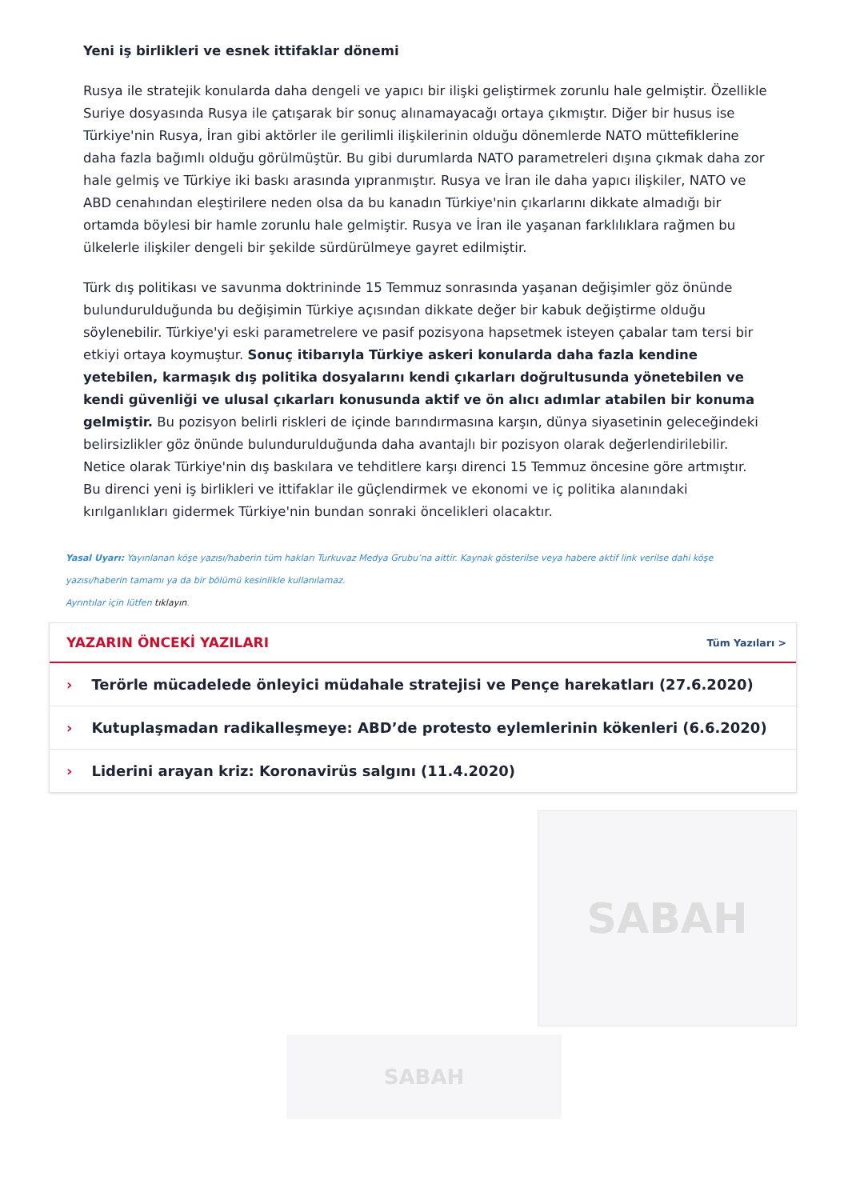Yeni iş birlikleri ve esnek ittifaklar dönemi
Rusya ile stratejik konularda daha dengeli ve yapıcı bir ilişki geliştirmek zorunlu hale gelmiştir. Özellikle Suriye dosyasında Rusya ile çatışarak bir sonuç alınamayacağı ortaya çıkmıştır. Diğer bir husus ise Türkiye'nin Rusya, İran gibi aktörler ile gerilimli ilişkilerinin olduğu dönemlerde NATO müttefiklerine daha fazla bağımlı olduğu görülmüştür. Bu gibi durumlarda NATO parametreleri dışına çıkmak daha zor hale gelmiş ve Türkiye iki baskı arasında yıpranmıştır. Rusya ve İran ile daha yapıcı ilişkiler, NATO ve ABD cenahından eleştirilere neden olsa da bu kanadın Türkiye'nin çıkarlarını dikkate almadığı bir ortamda böylesi bir hamle zorunlu hale gelmiştir. Rusya ve İran ile yaşanan farklılıklara rağmen bu ülkelerle ilişkiler dengeli bir şekilde sürdürülmeye gayret edilmiştir.
Türk dış politikası ve savunma doktrininde 15 Temmuz sonrasında yaşanan değişimler göz önünde bulundurulduğunda bu değişimin Türkiye açısından dikkate değer bir kabuk değiştirme olduğu söylenebilir. Türkiye'yi eski parametrelere ve pasif pozisyona hapsetmek isteyen çabalar tam tersi bir etkiyi ortaya koymuştur. Sonuç itibarıyla Türkiye askeri konularda daha fazla kendine yetebilen, karmaşık dış politika dosyalarını kendi çıkarları doğrultusunda yönetebilen ve kendi güvenliği ve ulusal çıkarları konusunda aktif ve ön alıcı adımlar atabilen bir konuma gelmiştir. Bu pozisyon belirli riskleri de içinde barındırmasına karşın, dünya siyasetinin geleceğindeki belirsizlikler göz önünde bulundurulduğunda daha avantajlı bir pozisyon olarak değerlendirilebilir. Netice olarak Türkiye'nin dış baskılara ve tehditlere karşı direnci 15 Temmuz öncesine göre artmıştır. Bu direnci yeni iş birlikleri ve ittifaklar ile güçlendirmek ve ekonomi ve iç politika alanındaki kırılganlıkları gidermek Türkiye'nin bundan sonraki öncelikleri olacaktır.
Yasal Uyarı: Yayınlanan köşe yazısı/haberin tüm hakları Turkuvaz Medya Grubu’na aittir. Kaynak gösterilse veya habere aktif link verilse dahi köşe yazısı/haberin tamamı ya da bir bölümü kesinlikle kullanılamaz.
Ayrıntılar için lütfen tıklayın.
YAZARIN ÖNCEKİ YAZILARI Tüm Yazıları >
› Terörle mücadelede önleyici müdahale stratejisi ve Pençe harekatları (27.6.2020)
› Kutuplaşmadan radikalleşmeye: ABD’de protesto eylemlerinin kökenleri (6.6.2020)
› Liderini arayan kriz: Koronavirüs salgını (11.4.2020)
SABAH
SABAH